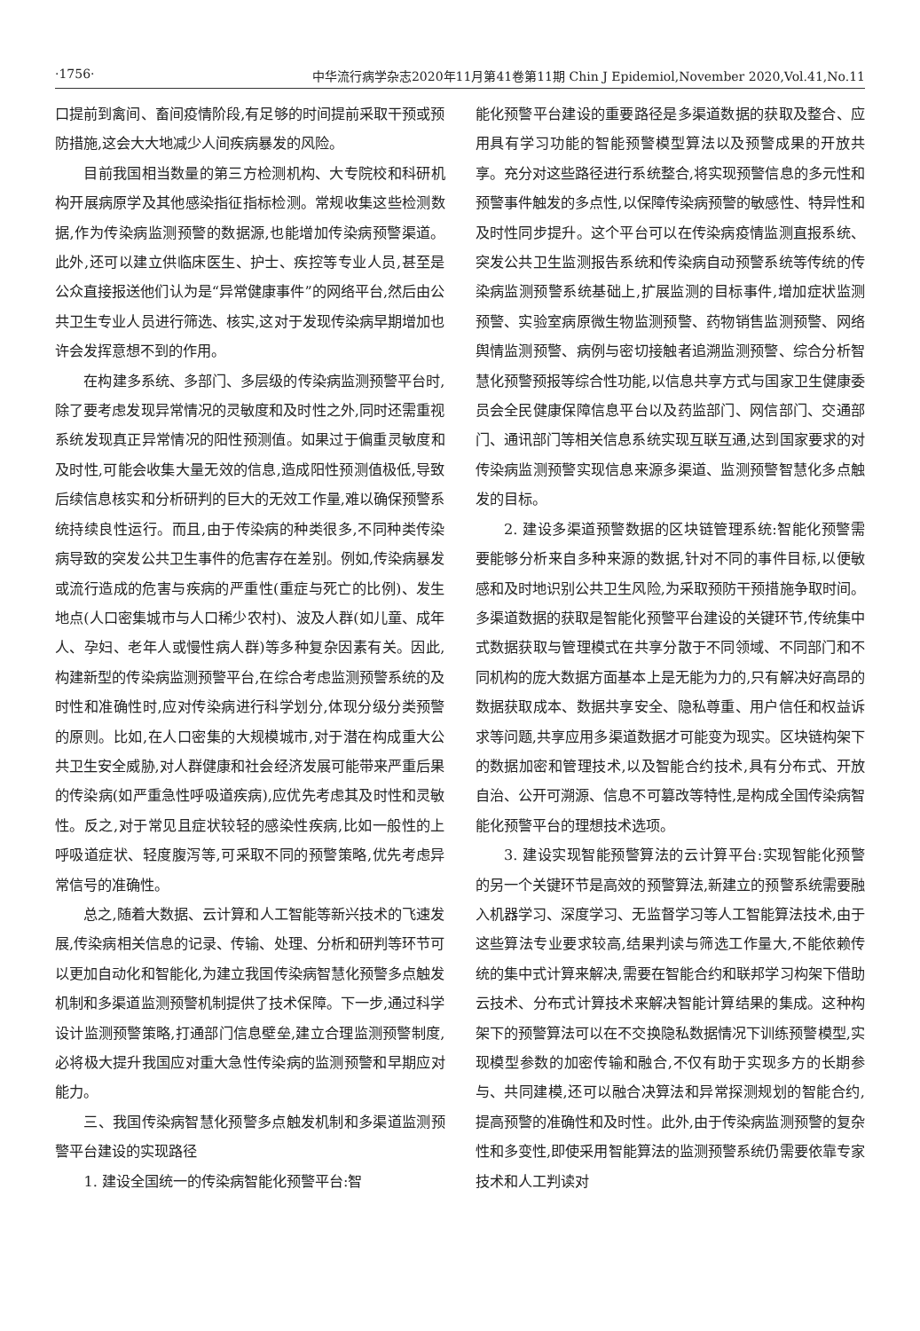·1756· 中华流行病学杂志2020年11月第41卷第11期 Chin J Epidemiol,November 2020,Vol.41,No.11
口提前到禽间、畜间疫情阶段,有足够的时间提前采取干预或预防措施,这会大大地减少人间疾病暴发的风险。
目前我国相当数量的第三方检测机构、大专院校和科研机构开展病原学及其他感染指征指标检测。常规收集这些检测数据,作为传染病监测预警的数据源,也能增加传染病预警渠道。此外,还可以建立供临床医生、护士、疾控等专业人员,甚至是公众直接报送他们认为是“异常健康事件”的网络平台,然后由公共卫生专业人员进行筛选、核实,这对于发现传染病早期增加也许会发挥意想不到的作用。
在构建多系统、多部门、多层级的传染病监测预警平台时,除了要考虑发现异常情况的灵敏度和及时性之外,同时还需重视系统发现真正异常情况的阳性预测值。如果过于偏重灵敏度和及时性,可能会收集大量无效的信息,造成阳性预测值极低,导致后续信息核实和分析研判的巨大的无效工作量,难以确保预警系统持续良性运行。而且,由于传染病的种类很多,不同种类传染病导致的突发公共卫生事件的危害存在差别。例如,传染病暴发或流行造成的危害与疾病的严重性(重症与死亡的比例)、发生地点(人口密集城市与人口稀少农村)、波及人群(如儿童、成年人、孕妇、老年人或慢性病人群)等多种复杂因素有关。因此,构建新型的传染病监测预警平台,在综合考虑监测预警系统的及时性和准确性时,应对传染病进行科学划分,体现分级分类预警的原则。比如,在人口密集的大规模城市,对于潜在构成重大公共卫生安全威胁,对人群健康和社会经济发展可能带来严重后果的传染病(如严重急性呼吸道疾病),应优先考虑其及时性和灵敏性。反之,对于常见且症状较轻的感染性疾病,比如一般性的上呼吸道症状、轻度腹泻等,可采取不同的预警策略,优先考虑异常信号的准确性。
总之,随着大数据、云计算和人工智能等新兴技术的飞速发展,传染病相关信息的记录、传输、处理、分析和研判等环节可以更加自动化和智能化,为建立我国传染病智慧化预警多点触发机制和多渠道监测预警机制提供了技术保障。下一步,通过科学设计监测预警策略,打通部门信息壁垒,建立合理监测预警制度,必将极大提升我国应对重大急性传染病的监测预警和早期应对能力。
三、我国传染病智慧化预警多点触发机制和多渠道监测预警平台建设的实现路径
1. 建设全国统一的传染病智能化预警平台:智
能化预警平台建设的重要路径是多渠道数据的获取及整合、应用具有学习功能的智能预警模型算法以及预警成果的开放共享。充分对这些路径进行系统整合,将实现预警信息的多元性和预警事件触发的多点性,以保障传染病预警的敏感性、特异性和及时性同步提升。这个平台可以在传染病疫情监测直报系统、突发公共卫生监测报告系统和传染病自动预警系统等传统的传染病监测预警系统基础上,扩展监测的目标事件,增加症状监测预警、实验室病原微生物监测预警、药物销售监测预警、网络舆情监测预警、病例与密切接触者追溯监测预警、综合分析智慧化预警预报等综合性功能,以信息共享方式与国家卫生健康委员会全民健康保障信息平台以及药监部门、网信部门、交通部门、通讯部门等相关信息系统实现互联互通,达到国家要求的对传染病监测预警实现信息来源多渠道、监测预警智慧化多点触发的目标。
2. 建设多渠道预警数据的区块链管理系统:智能化预警需要能够分析来自多种来源的数据,针对不同的事件目标,以便敏感和及时地识别公共卫生风险,为采取预防干预措施争取时间。多渠道数据的获取是智能化预警平台建设的关键环节,传统集中式数据获取与管理模式在共享分散于不同领域、不同部门和不同机构的庞大数据方面基本上是无能为力的,只有解决好高昂的数据获取成本、数据共享安全、隐私尊重、用户信任和权益诉求等问题,共享应用多渠道数据才可能变为现实。区块链构架下的数据加密和管理技术,以及智能合约技术,具有分布式、开放自治、公开可溯源、信息不可篡改等特性,是构成全国传染病智能化预警平台的理想技术选项。
3. 建设实现智能预警算法的云计算平台:实现智能化预警的另一个关键环节是高效的预警算法,新建立的预警系统需要融入机器学习、深度学习、无监督学习等人工智能算法技术,由于这些算法专业要求较高,结果判读与筛选工作量大,不能依赖传统的集中式计算来解决,需要在智能合约和联邦学习构架下借助云技术、分布式计算技术来解决智能计算结果的集成。这种构架下的预警算法可以在不交换隐私数据情况下训练预警模型,实现模型参数的加密传输和融合,不仅有助于实现多方的长期参与、共同建模,还可以融合决算法和异常探测规划的智能合约,提高预警的准确性和及时性。此外,由于传染病监测预警的复杂性和多变性,即使采用智能算法的监测预警系统仍需要依靠专家技术和人工判读对